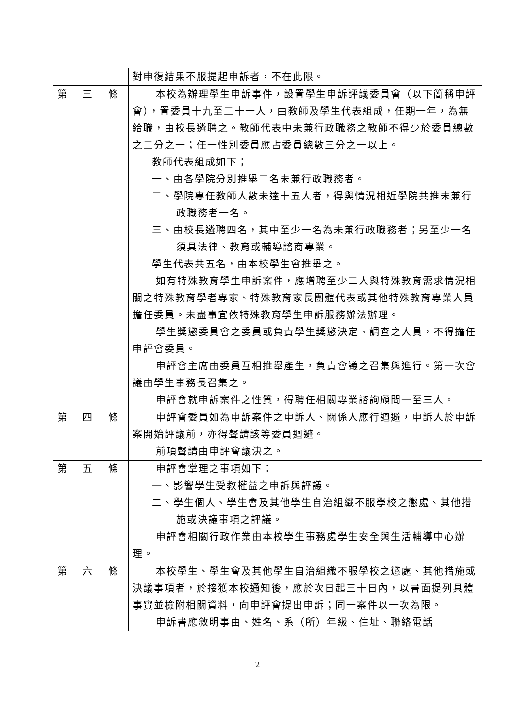| | 對申復結果不服提起申訴者，不在此限。 |
| 第 三 條 | 本校為辦理學生申訴事件，設置學生申訴評議委員會（以下簡稱申評會），置委員十九至二十一人，由教師及學生代表組成，任期一年，為無給職，由校長遴聘之。教師代表中未兼行政職務之教師不得少於委員總數之二分之一；任一性別委員應占委員總數三分之一以上。 教師代表組成如下； 一、由各學院分別推舉二名未兼行政職務者。 二、學院專任教師人數未達十五人者，得與情況相近學院共推未兼行政職務者一名。 三、由校長遴聘四名，其中至少一名為未兼行政職務者；另至少一名須具法律、教育或輔導諮商專業。 學生代表共五名，由本校學生會推舉之。 如有特殊教育學生申訴案件，應增聘至少二人與特殊教育需求情況相關之特殊教育學者專家、特殊教育家長團體代表或其他特殊教育專業人員擔任委員。未盡事宜依特殊教育學生申訴服務辦法辦理。 學生獎懲委員會之委員或負責學生獎懲決定、調查之人員，不得擔任申評會委員。 申評會主席由委員互相推舉產生，負責會議之召集與進行。第一次會議由學生事務長召集之。 申評會就申訴案件之性質，得聘任相關專業諮詢顧問一至三人。 |
| 第 四 條 | 申評會委員如為申訴案件之申訴人、關係人應行迴避，申訴人於申訴案開始評議前，亦得聲請該等委員迴避。 前項聲請由申評會議決之。 |
| 第 五 條 | 申評會掌理之事項如下： 一、影響學生受教權益之申訴與評議。 二、學生個人、學生會及其他學生自治組織不服學校之懲處、其他措施或決議事項之評議。 申評會相關行政作業由本校學生事務處學生安全與生活輔導中心辦理。 |
| 第 六 條 | 本校學生、學生會及其他學生自治組織不服學校之懲處、其他措施或決議事項者，於接獲本校通知後，應於次日起三十日內，以書面提列具體事實並檢附相關資料，向申評會提出申訴；同一案件以一次為限。 申訴書應敘明事由、姓名、系（所）年級、住址、聯絡電話 |
2